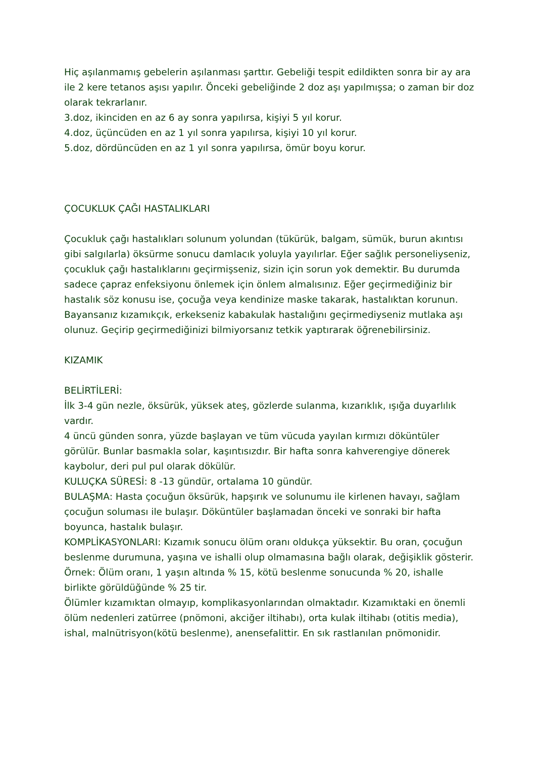Hiç aşılanmamış gebelerin aşılanması şarttır. Gebeliği tespit edildikten sonra bir ay ara ile 2 kere tetanos aşısı yapılır. Önceki gebeliğinde 2 doz aşı yapılmışsa; o zaman bir doz olarak tekrarlanır.
3.doz, ikinciden en az 6 ay sonra yapılırsa, kişiyi 5 yıl korur.
4.doz, üçüncüden en az 1 yıl sonra yapılırsa, kişiyi 10 yıl korur.
5.doz, dördüncüden en az 1 yıl sonra yapılırsa, ömür boyu korur.
ÇOCUKLUK ÇAĞI HASTALIKLARI
Çocukluk çağı hastalıkları solunum yolundan (tükürük, balgam, sümük, burun akıntısı gibi salgılarla) öksürme sonucu damlacık yoluyla yayılırlar. Eğer sağlık personeliyseniz, çocukluk çağı hastalıklarını geçirmişseniz, sizin için sorun yok demektir. Bu durumda sadece çapraz enfeksiyonu önlemek için önlem almalısınız. Eğer geçirmediğiniz bir hastalık söz konusu ise, çocuğa veya kendinize maske takarak, hastalıktan korunun. Bayansanız kızamıkçık, erkekseniz kabakulak hastalığını geçirmediyseniz mutlaka aşı olunuz. Geçirip geçirmediğinizi bilmiyorsanız tetkik yaptırarak öğrenebilirsiniz.
KIZAMIK
BELİRTİLERİ:
İlk 3-4 gün nezle, öksürük, yüksek ateş, gözlerde sulanma, kızarıklık, ışığa duyarlılık vardır.
4 üncü günden sonra, yüzde başlayan ve tüm vücuda yayılan kırmızı döküntüler görülür. Bunlar basmakla solar, kaşıntısızdır. Bir hafta sonra kahverengiye dönerek kaybolur, deri pul pul olarak dökülür.
KULUÇKA SÜRESİ: 8 -13 gündür, ortalama 10 gündür.
BULAŞMA: Hasta çocuğun öksürük, hapşırık ve solunumu ile kirlenen havayı, sağlam çocuğun soluması ile bulaşır. Döküntüler başlamadan önceki ve sonraki bir hafta boyunca, hastalık bulaşır.
KOMPLİKASYONLARI: Kızamık sonucu ölüm oranı oldukça yüksektir. Bu oran, çocuğun beslenme durumuna, yaşına ve ishalli olup olmamasına bağlı olarak, değişiklik gösterir. Örnek: Ölüm oranı, 1 yaşın altında % 15, kötü beslenme sonucunda % 20, ishalle birlikte görüldüğünde % 25 tir.
Ölümler kızamıktan olmayıp, komplikasyonlarından olmaktadır. Kızamıktaki en önemli ölüm nedenleri zatürree (pnömoni, akciğer iltihabı), orta kulak iltihabı (otitis media), ishal, malnütrisyon(kötü beslenme), anensefalittir. En sık rastlanılan pnömonidir.